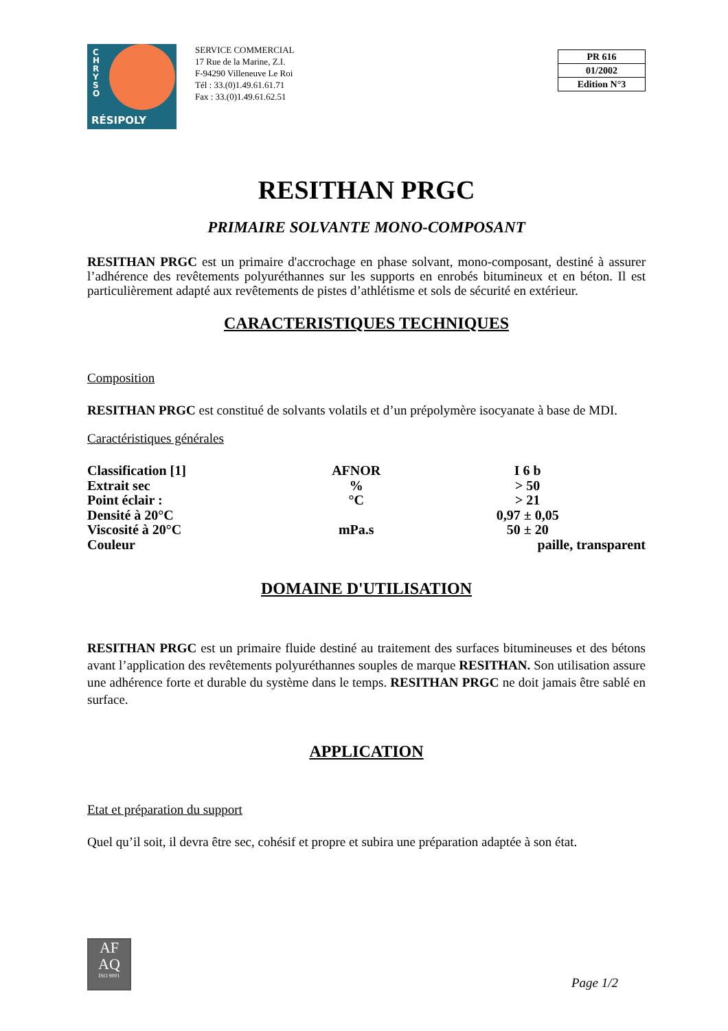C H R Y S O
RÉSIPOLY
SERVICE COMMERCIAL
17 Rue de la Marine, Z.I.
F-94290 Villeneuve Le Roi
Tél : 33.(0)1.49.61.61.71
Fax : 33.(0)1.49.61.62.51
PR 616
01/2002
Edition N°3
RESITHAN PRGC
PRIMAIRE SOLVANTE MONO-COMPOSANT
RESITHAN PRGC est un primaire d'accrochage en phase solvant, mono-composant, destiné à assurer l’adhérence des revêtements polyuréthannes sur les supports en enrobés bitumineux et en béton. Il est particulièrement adapté aux revêtements de pistes d’athlétisme et sols de sécurité en extérieur.
CARACTERISTIQUES TECHNIQUES
Composition
RESITHAN PRGC est constitué de solvants volatils et d’un prépolymère isocyanate à base de MDI.
Caractéristiques générales
| Classification [1] | AFNOR | I 6 b |
| Extrait sec | % | > 50 |
| Point éclair : | °C | > 21 |
| Densité à 20°C | | 0,97 ± 0,05 |
| Viscosité à 20°C | mPa.s | 50 ± 20 |
| Couleur | | paille, transparent |
DOMAINE D'UTILISATION
RESITHAN PRGC est un primaire fluide destiné au traitement des surfaces bitumineuses et des bétons avant l’application des revêtements polyuréthannes souples de marque RESITHAN. Son utilisation assure une adhérence forte et durable du système dans le temps. RESITHAN PRGC ne doit jamais être sablé en surface.
APPLICATION
Etat et préparation du support
Quel qu’il soit, il devra être sec, cohésif et propre et subira une préparation adaptée à son état.
AF
AQ
ISO 9001
Page 1/2